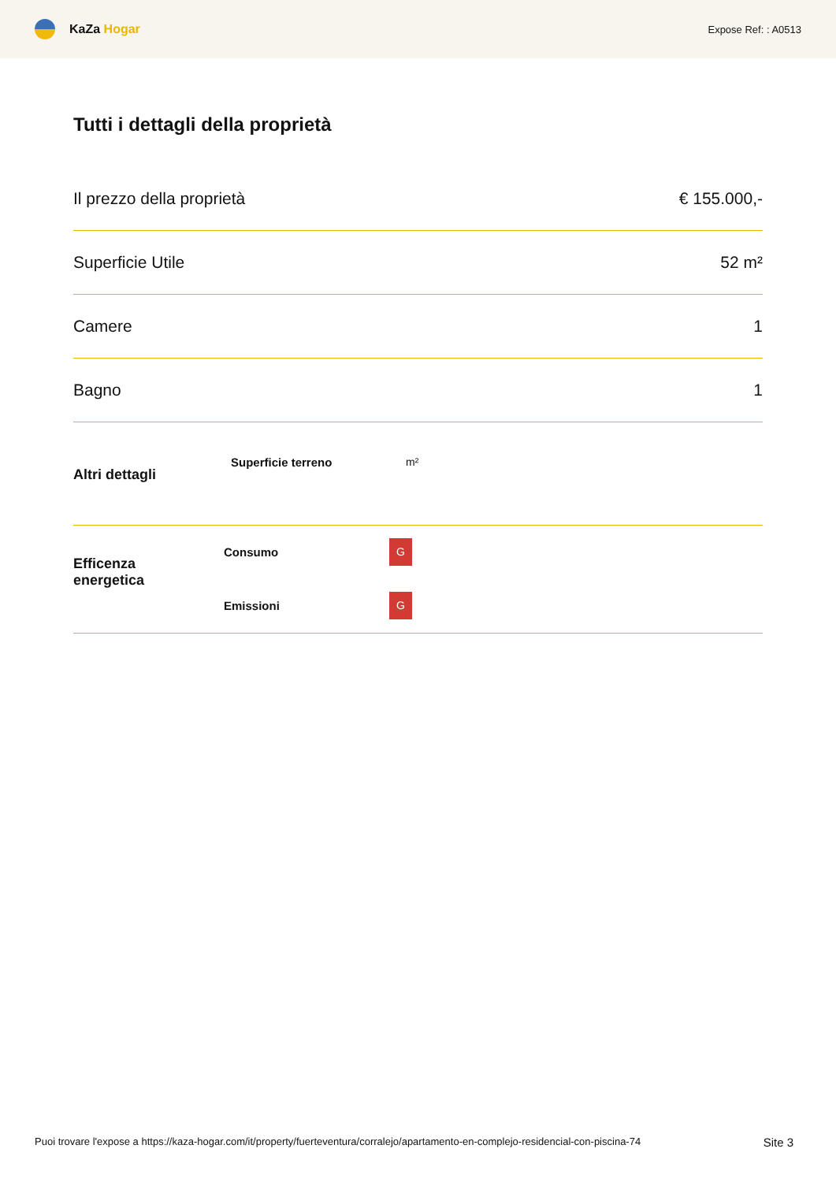KaZa Hogar
Expose Ref: : A0513
Tutti i dettagli della proprietà
Il prezzo della proprietà € 155.000,-
Superficie Utile 52 m²
Camere 1
Bagno 1
Altri dettagli
Superficie terreno m²
| Efficenza energetica | Consumo | G |
| | Emissioni | G |
Puoi trovare l'expose a https://kaza-hogar.com/it/property/fuerteventura/corralejo/apartamento-en-complejo-residencial-con-piscina-74 Site 3